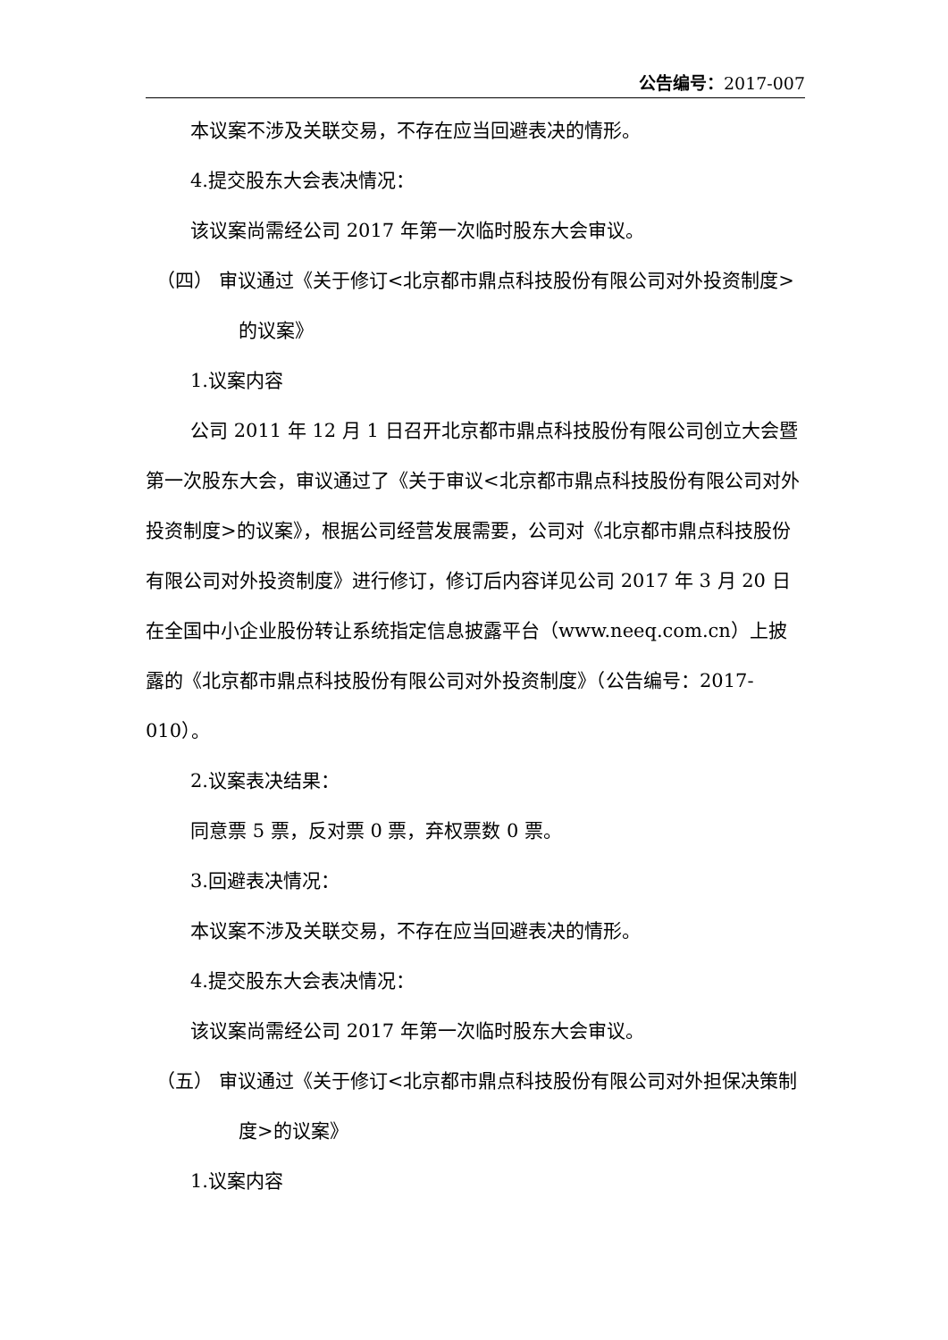公告编号：2017-007
本议案不涉及关联交易，不存在应当回避表决的情形。
4.提交股东大会表决情况：
该议案尚需经公司 2017 年第一次临时股东大会审议。
（四） 审议通过《关于修订<北京都市鼎点科技股份有限公司对外投资制度>的议案》
1.议案内容
公司 2011 年 12 月 1 日召开北京都市鼎点科技股份有限公司创立大会暨第一次股东大会，审议通过了《关于审议<北京都市鼎点科技股份有限公司对外投资制度>的议案》，根据公司经营发展需要，公司对《北京都市鼎点科技股份有限公司对外投资制度》进行修订，修订后内容详见公司 2017 年 3 月 20 日在全国中小企业股份转让系统指定信息披露平台（www.neeq.com.cn）上披露的《北京都市鼎点科技股份有限公司对外投资制度》（公告编号：2017-010）。
2.议案表决结果：
同意票 5 票，反对票 0 票，弃权票数 0 票。
3.回避表决情况：
本议案不涉及关联交易，不存在应当回避表决的情形。
4.提交股东大会表决情况：
该议案尚需经公司 2017 年第一次临时股东大会审议。
（五） 审议通过《关于修订<北京都市鼎点科技股份有限公司对外担保决策制度>的议案》
1.议案内容